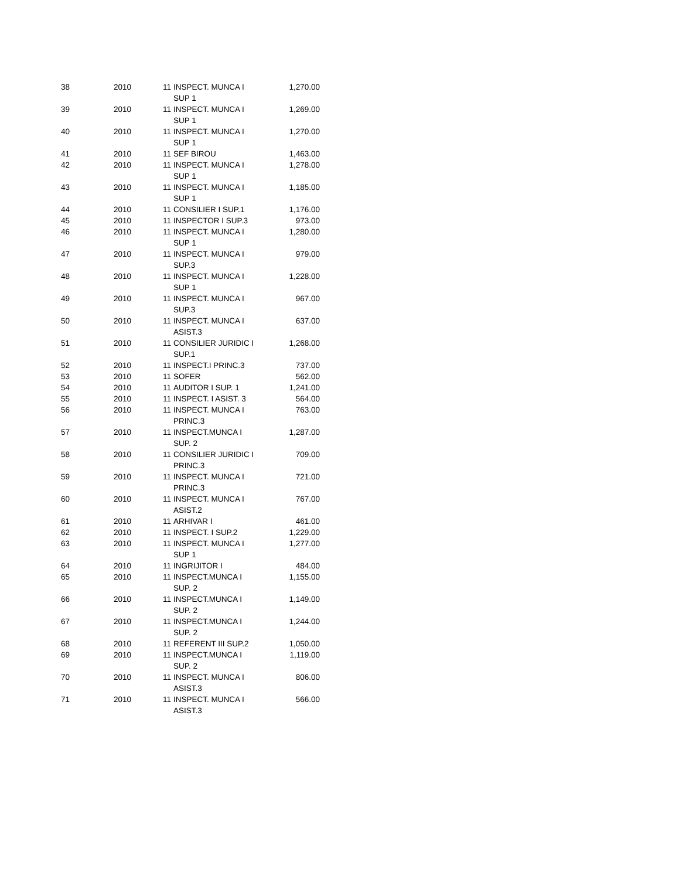| 38 | 2010 | 11 | INSPECT. MUNCA I SUP 1 | 1,270.00 |
| 39 | 2010 | 11 | INSPECT. MUNCA I SUP 1 | 1,269.00 |
| 40 | 2010 | 11 | INSPECT. MUNCA I SUP 1 | 1,270.00 |
| 41 | 2010 | 11 | SEF BIROU | 1,463.00 |
| 42 | 2010 | 11 | INSPECT. MUNCA I SUP 1 | 1,278.00 |
| 43 | 2010 | 11 | INSPECT. MUNCA I SUP 1 | 1,185.00 |
| 44 | 2010 | 11 | CONSILIER I SUP.1 | 1,176.00 |
| 45 | 2010 | 11 | INSPECTOR I SUP.3 | 973.00 |
| 46 | 2010 | 11 | INSPECT. MUNCA I SUP 1 | 1,280.00 |
| 47 | 2010 | 11 | INSPECT. MUNCA I SUP.3 | 979.00 |
| 48 | 2010 | 11 | INSPECT. MUNCA I SUP 1 | 1,228.00 |
| 49 | 2010 | 11 | INSPECT. MUNCA I SUP.3 | 967.00 |
| 50 | 2010 | 11 | INSPECT. MUNCA I ASIST.3 | 637.00 |
| 51 | 2010 | 11 | CONSILIER JURIDIC I SUP.1 | 1,268.00 |
| 52 | 2010 | 11 | INSPECT.I PRINC.3 | 737.00 |
| 53 | 2010 | 11 | SOFER | 562.00 |
| 54 | 2010 | 11 | AUDITOR I SUP. 1 | 1,241.00 |
| 55 | 2010 | 11 | INSPECT. I ASIST. 3 | 564.00 |
| 56 | 2010 | 11 | INSPECT. MUNCA I PRINC.3 | 763.00 |
| 57 | 2010 | 11 | INSPECT.MUNCA I SUP. 2 | 1,287.00 |
| 58 | 2010 | 11 | CONSILIER JURIDIC I PRINC.3 | 709.00 |
| 59 | 2010 | 11 | INSPECT. MUNCA I PRINC.3 | 721.00 |
| 60 | 2010 | 11 | INSPECT. MUNCA I ASIST.2 | 767.00 |
| 61 | 2010 | 11 | ARHIVAR I | 461.00 |
| 62 | 2010 | 11 | INSPECT. I SUP.2 | 1,229.00 |
| 63 | 2010 | 11 | INSPECT. MUNCA I SUP 1 | 1,277.00 |
| 64 | 2010 | 11 | INGRIJITOR I | 484.00 |
| 65 | 2010 | 11 | INSPECT.MUNCA I SUP. 2 | 1,155.00 |
| 66 | 2010 | 11 | INSPECT.MUNCA I SUP. 2 | 1,149.00 |
| 67 | 2010 | 11 | INSPECT.MUNCA I SUP. 2 | 1,244.00 |
| 68 | 2010 | 11 | REFERENT III SUP.2 | 1,050.00 |
| 69 | 2010 | 11 | INSPECT.MUNCA I SUP. 2 | 1,119.00 |
| 70 | 2010 | 11 | INSPECT. MUNCA I ASIST.3 | 806.00 |
| 71 | 2010 | 11 | INSPECT. MUNCA I ASIST.3 | 566.00 |